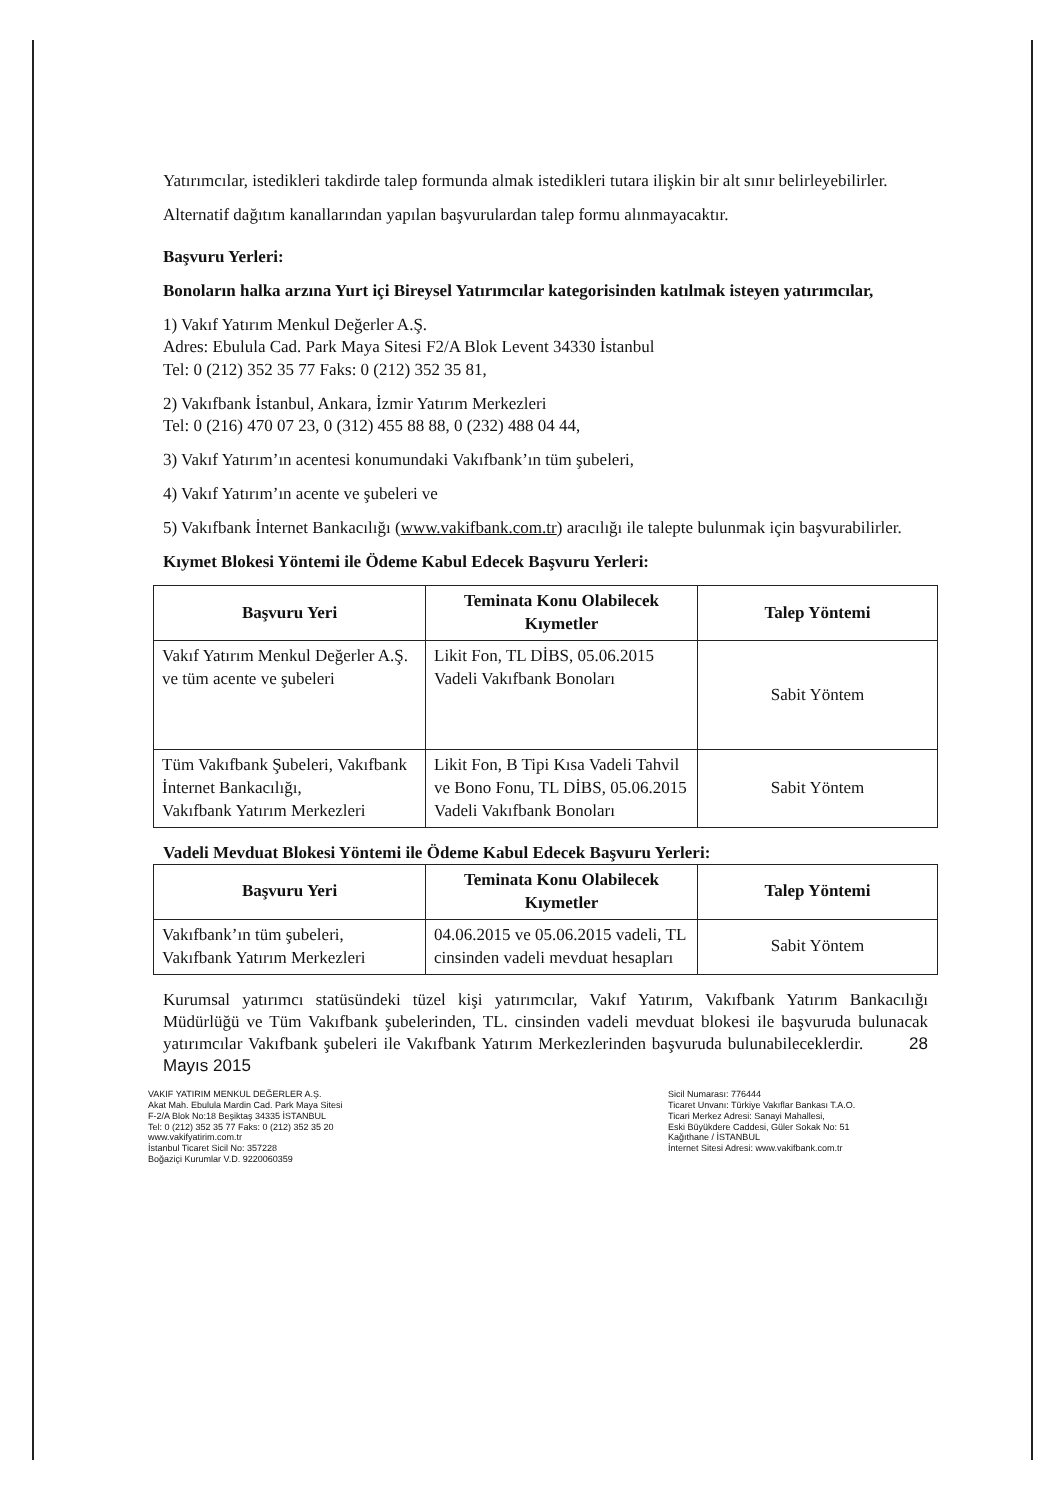Yatırımcılar, istedikleri takdirde talep formunda almak istedikleri tutara ilişkin bir alt sınır belirleyebilirler.
Alternatif dağıtım kanallarından yapılan başvurulardan talep formu alınmayacaktır.
Başvuru Yerleri:
Bonoların halka arzına Yurt içi Bireysel Yatırımcılar kategorisinden katılmak isteyen yatırımcılar,
1) Vakıf Yatırım Menkul Değerler A.Ş.
Adres: Ebulula Cad. Park Maya Sitesi F2/A Blok Levent 34330 İstanbul
Tel: 0 (212) 352 35 77 Faks: 0 (212) 352 35 81,
2) Vakıfbank İstanbul, Ankara, İzmir Yatırım Merkezleri
Tel: 0 (216) 470 07 23, 0 (312) 455 88 88, 0 (232) 488 04 44,
3) Vakıf Yatırım’ın acentesi konumundaki Vakıfbank’ın tüm şubeleri,
4) Vakıf Yatırım’ın acente ve şubeleri ve
5) Vakıfbank İnternet Bankacılığı (www.vakifbank.com.tr) aracılığı ile talepte bulunmak için başvurabilirler.
Kıymet Blokesi Yöntemi ile Ödeme Kabul Edecek Başvuru Yerleri:
| Başvuru Yeri | Teminata Konu Olabilecek Kıymetler | Talep Yöntemi |
| --- | --- | --- |
| Vakıf Yatırım Menkul Değerler A.Ş. ve tüm acente ve şubeleri | Likit Fon, TL DİBS, 05.06.2015 Vadeli Vakıfbank Bonoları | Sabit Yöntem |
| Tüm Vakıfbank Şubeleri, Vakıfbank İnternet Bankacılığı, Vakıfbank Yatırım Merkezleri | Likit Fon, B Tipi Kısa Vadeli Tahvil ve Bono Fonu, TL DİBS, 05.06.2015 Vadeli Vakıfbank Bonoları | Sabit Yöntem |
Vadeli Mevduat Blokesi Yöntemi ile Ödeme Kabul Edecek Başvuru Yerleri:
| Başvuru Yeri | Teminata Konu Olabilecek Kıymetler | Talep Yöntemi |
| --- | --- | --- |
| Vakıfbank’ın tüm şubeleri, Vakıfbank Yatırım Merkezleri | 04.06.2015 ve 05.06.2015 vadeli, TL cinsinden vadeli mevduat hesapları | Sabit Yöntem |
Kurumsal yatırımcı statüsündeki tüzel kişi yatırımcılar, Vakıf Yatırım, Vakıfbank Yatırım Bankacılığı Müdürlüğü ve Tüm Vakıfbank şubelerinden, TL. cinsinden vadeli mevduat blokesi ile başvuruda bulunacak yatırımcılar Vakıfbank şubeleri ile Vakıfbank Yatırım Merkezlerinden başvuruda bulunabileceklerdir. 28 Mayıs 2015
VAKIF YATIRIM MENKUL DEĞERLER A.Ş.
Akat Mah. Ebulula Mardin Cad. Park Maya Sitesi
F-2/A Blok No:18 Beşiktaş 34335 İSTANBUL
Tel: 0 (212) 352 35 77 Faks: 0 (212) 352 35 20
www.vakifyatirim.com.tr
İstanbul Ticaret Sicil No: 357228
Boğaziçi Kurumlar V.D. 9220060359
Sicil Numarası: 776444
Ticaret Unvanı: Türkiye Vakıflar Bankası T.A.O.
Ticari Merkez Adresi: Sanayi Mahallesi,
Eski Büyükdere Caddesi, Güler Sokak No: 51
Kağıthane / İSTANBUL
İnternet Sitesi Adresi: www.vakifbank.com.tr